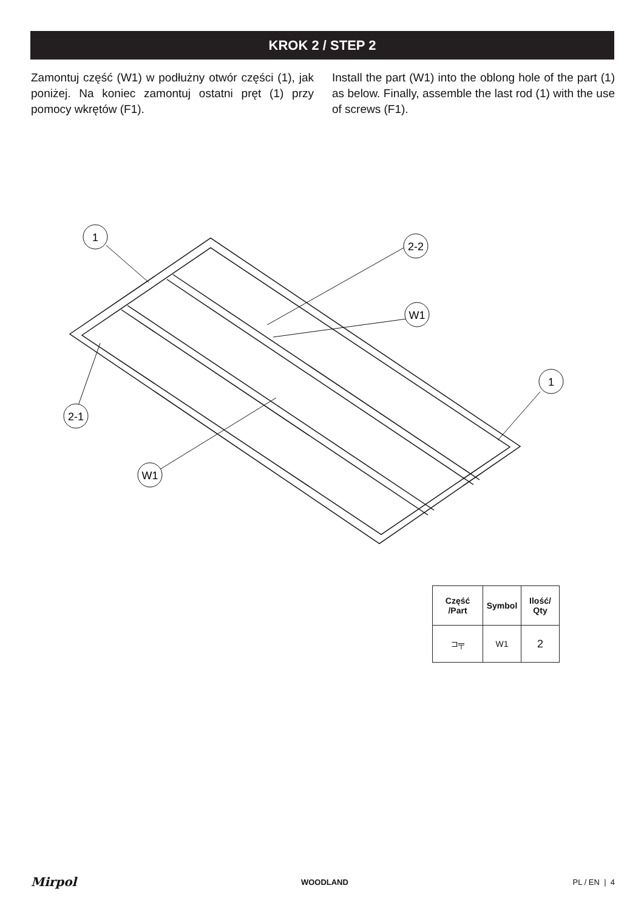KROK 2 / STEP 2
Zamontuj część (W1) w podłużny otwór części (1), jak poniżej. Na koniec zamontuj ostatni pręt (1) przy pomocy wkrętów (F1).
Install the part (W1) into the oblong hole of the part (1) as below. Finally, assemble the last rod (1) with the use of screws (F1).
1
2-2
W1
1
2-1
W1
| Część /Part | Symbol | Ilość/ Qty |
| --- | --- | --- |
| ⊐╤ | W1 | 2 |
Mirpol WOODLAND PL / EN | 4